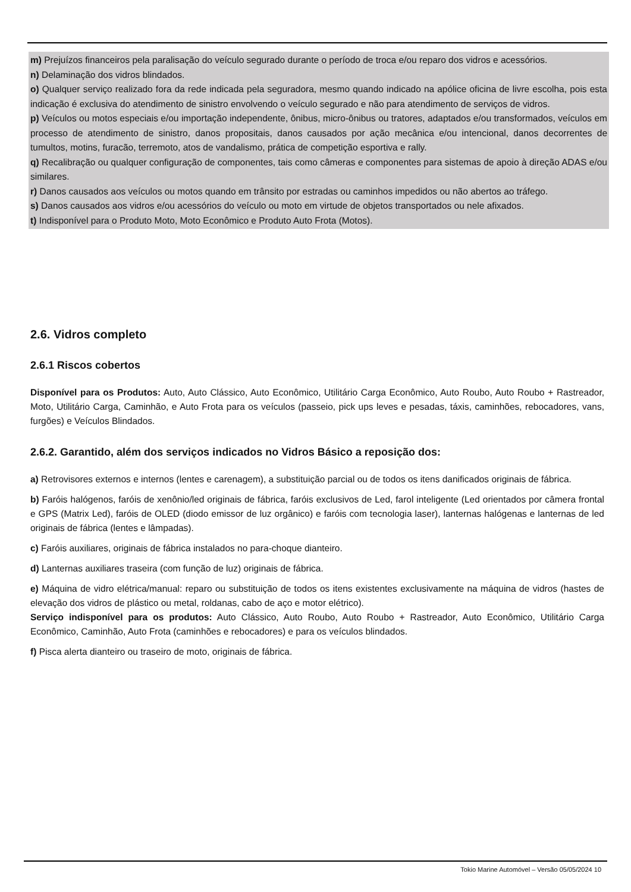m) Prejuízos financeiros pela paralisação do veículo segurado durante o período de troca e/ou reparo dos vidros e acessórios.
n) Delaminação dos vidros blindados.
o) Qualquer serviço realizado fora da rede indicada pela seguradora, mesmo quando indicado na apólice oficina de livre escolha, pois esta indicação é exclusiva do atendimento de sinistro envolvendo o veículo segurado e não para atendimento de serviços de vidros.
p) Veículos ou motos especiais e/ou importação independente, ônibus, micro-ônibus ou tratores, adaptados e/ou transformados, veículos em processo de atendimento de sinistro, danos propositais, danos causados por ação mecânica e/ou intencional, danos decorrentes de tumultos, motins, furacão, terremoto, atos de vandalismo, prática de competição esportiva e rally.
q) Recalibração ou qualquer configuração de componentes, tais como câmeras e componentes para sistemas de apoio à direção ADAS e/ou similares.
r) Danos causados aos veículos ou motos quando em trânsito por estradas ou caminhos impedidos ou não abertos ao tráfego.
s) Danos causados aos vidros e/ou acessórios do veículo ou moto em virtude de objetos transportados ou nele afixados.
t) Indisponível para o Produto Moto, Moto Econômico e Produto Auto Frota (Motos).
2.6. Vidros completo
2.6.1 Riscos cobertos
Disponível para os Produtos: Auto, Auto Clássico, Auto Econômico, Utilitário Carga Econômico, Auto Roubo, Auto Roubo + Rastreador, Moto, Utilitário Carga, Caminhão, e Auto Frota para os veículos (passeio, pick ups leves e pesadas, táxis, caminhões, rebocadores, vans, furgões) e Veículos Blindados.
2.6.2. Garantido, além dos serviços indicados no Vidros Básico a reposição dos:
a) Retrovisores externos e internos (lentes e carenagem), a substituição parcial ou de todos os itens danificados originais de fábrica.
b) Faróis halógenos, faróis de xenônio/led originais de fábrica, faróis exclusivos de Led, farol inteligente (Led orientados por câmera frontal e GPS (Matrix Led), faróis de OLED (diodo emissor de luz orgânico) e faróis com tecnologia laser), lanternas halógenas e lanternas de led originais de fábrica (lentes e lâmpadas).
c) Faróis auxiliares, originais de fábrica instalados no para-choque dianteiro.
d) Lanternas auxiliares traseira (com função de luz) originais de fábrica.
e) Máquina de vidro elétrica/manual: reparo ou substituição de todos os itens existentes exclusivamente na máquina de vidros (hastes de elevação dos vidros de plástico ou metal, roldanas, cabo de aço e motor elétrico).
Serviço indisponível para os produtos: Auto Clássico, Auto Roubo, Auto Roubo + Rastreador, Auto Econômico, Utilitário Carga Econômico, Caminhão, Auto Frota (caminhões e rebocadores) e para os veículos blindados.
f) Pisca alerta dianteiro ou traseiro de moto, originais de fábrica.
Tokio Marine Automóvel – Versão 05/05/2024 10